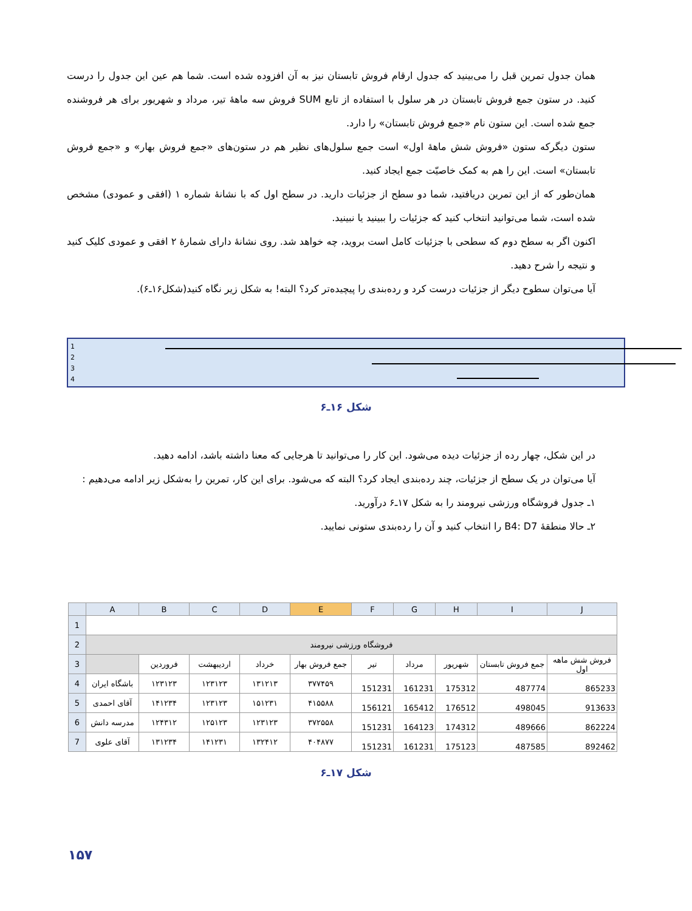همان جدول تمرین قبل را می‌بینید که جدول ارقام فروش تابستان نیز به آن افزوده شده است. شما هم عین این جدول را درست کنید. در ستون جمع فروش تابستان در هر سلول با استفاده از تابع SUM فروش سه ماهۀ تیر، مرداد و شهریور برای هر فروشنده جمع شده است. این ستون نام «جمع فروش تابستان» را دارد.
ستون دیگرکه ستون «فروش شش ماهۀ اول» است جمع سلول‌های نظیر هم در ستون‌های «جمع فروش بهار» و «جمع فروش تابستان» است. این را هم به کمک خاصیّت جمع ایجاد کنید.
همان‌طور که از این تمرین دریافتید، شما دو سطح از جزئیات دارید. در سطح اول که با نشانۀ شماره ۱ (افقی و عمودی) مشخص شده است، شما می‌توانید انتخاب کنید که جزئیات را ببینید یا نبینید.
اکنون اگر به سطح دوم که سطحی با جزئیات کامل است بروید، چه خواهد شد. روی نشانۀ دارای شمارۀ ۲ افقی و عمودی کلیک کنید و نتیجه را شرح دهید.
آیا می‌توان سطوح دیگر از جزئیات درست کرد و رده‌بندی را پیچیده‌تر کرد؟ البته! به شکل زیر نگاه کنید(شکل۱۶ـ۶).
1
2
3
4
شکل ۱۶ـ۶
در این شکل، چهار رده از جزئیات دیده می‌شود. این کار را می‌توانید تا هرجایی که معنا داشته باشد، ادامه دهید.
آیا می‌توان در یک سطح از جزئیات، چند رده‌بندی ایجاد کرد؟ البته که می‌شود. برای این کار، تمرین را به‌شکل زیر ادامه می‌دهیم :
۱ـ جدول فروشگاه ورزشی نیرومند را به شکل ۱۷ـ۶ درآورید.
۲ـ حالا منطقۀ B4: D7 را انتخاب کنید و آن را رده‌بندی ستونی نمایید.
| | A | B | C | D | E | F | G | H | I | J |
| --- | --- | --- | --- | --- | --- | --- | --- | --- | --- | --- |
| 1 | | | | | | | | | | |
| 2 | فروشگاه ورزشی نیرومند | | | | | | | | | |
| 3 | | فروردین | اردیبهشت | خرداد | جمع فروش بهار | تیر | مرداد | شهریور | جمع فروش تابستان | فروش شش ماهه اول |
| 4 | باشگاه ایران | ۱۲۳۱۲۳ | ۱۲۳۱۲۳ | ۱۳۱۲۱۳ | ۳۷۷۴۵۹ | 151231 | 161231 | 175312 | 487774 | 865233 |
| 5 | آقای احمدی | ۱۴۱۲۳۴ | ۱۲۳۱۲۳ | ۱۵۱۲۳۱ | ۴۱۵۵۸۸ | 156121 | 165412 | 176512 | 498045 | 913633 |
| 6 | مدرسه دانش | ۱۲۴۳۱۲ | ۱۲۵۱۲۳ | ۱۲۳۱۲۳ | ۳۷۲۵۵۸ | 151231 | 164123 | 174312 | 489666 | 862224 |
| 7 | آقای علوی | ۱۳۱۲۳۴ | ۱۴۱۲۳۱ | ۱۳۲۴۱۲ | ۴۰۴۸۷۷ | 151231 | 161231 | 175123 | 487585 | 892462 |
شکل ۱۷ـ۶
۱۵۷